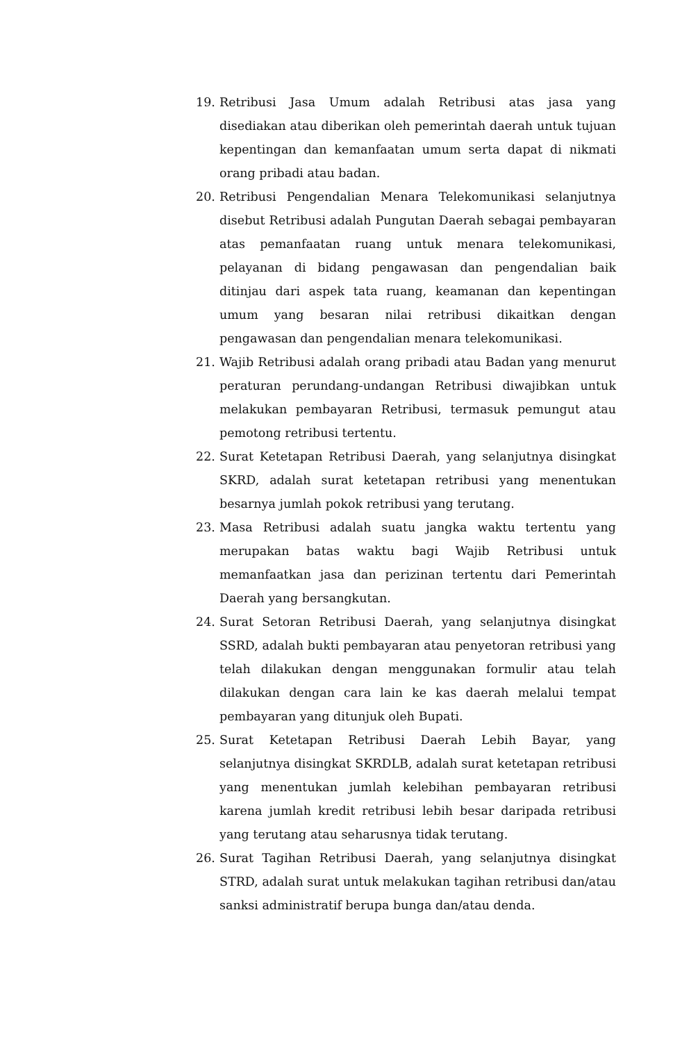19. Retribusi Jasa Umum adalah Retribusi atas jasa yang disediakan atau diberikan oleh pemerintah daerah untuk tujuan kepentingan dan kemanfaatan umum serta dapat di nikmati orang pribadi atau badan.
20. Retribusi Pengendalian Menara Telekomunikasi selanjutnya disebut Retribusi adalah Pungutan Daerah sebagai pembayaran atas pemanfaatan ruang untuk menara telekomunikasi, pelayanan di bidang pengawasan dan pengendalian baik ditinjau dari aspek tata ruang, keamanan dan kepentingan umum yang besaran nilai retribusi dikaitkan dengan pengawasan dan pengendalian menara telekomunikasi.
21. Wajib Retribusi adalah orang pribadi atau Badan yang menurut peraturan perundang-undangan Retribusi diwajibkan untuk melakukan pembayaran Retribusi, termasuk pemungut atau pemotong retribusi tertentu.
22. Surat Ketetapan Retribusi Daerah, yang selanjutnya disingkat SKRD, adalah surat ketetapan retribusi yang menentukan besarnya jumlah pokok retribusi yang terutang.
23. Masa Retribusi adalah suatu jangka waktu tertentu yang merupakan batas waktu bagi Wajib Retribusi untuk memanfaatkan jasa dan perizinan tertentu dari Pemerintah Daerah yang bersangkutan.
24. Surat Setoran Retribusi Daerah, yang selanjutnya disingkat SSRD, adalah bukti pembayaran atau penyetoran retribusi yang telah dilakukan dengan menggunakan formulir atau telah dilakukan dengan cara lain ke kas daerah melalui tempat pembayaran yang ditunjuk oleh Bupati.
25. Surat Ketetapan Retribusi Daerah Lebih Bayar, yang selanjutnya disingkat SKRDLB, adalah surat ketetapan retribusi yang menentukan jumlah kelebihan pembayaran retribusi karena jumlah kredit retribusi lebih besar daripada retribusi yang terutang atau seharusnya tidak terutang.
26. Surat Tagihan Retribusi Daerah, yang selanjutnya disingkat STRD, adalah surat untuk melakukan tagihan retribusi dan/atau sanksi administratif berupa bunga dan/atau denda.